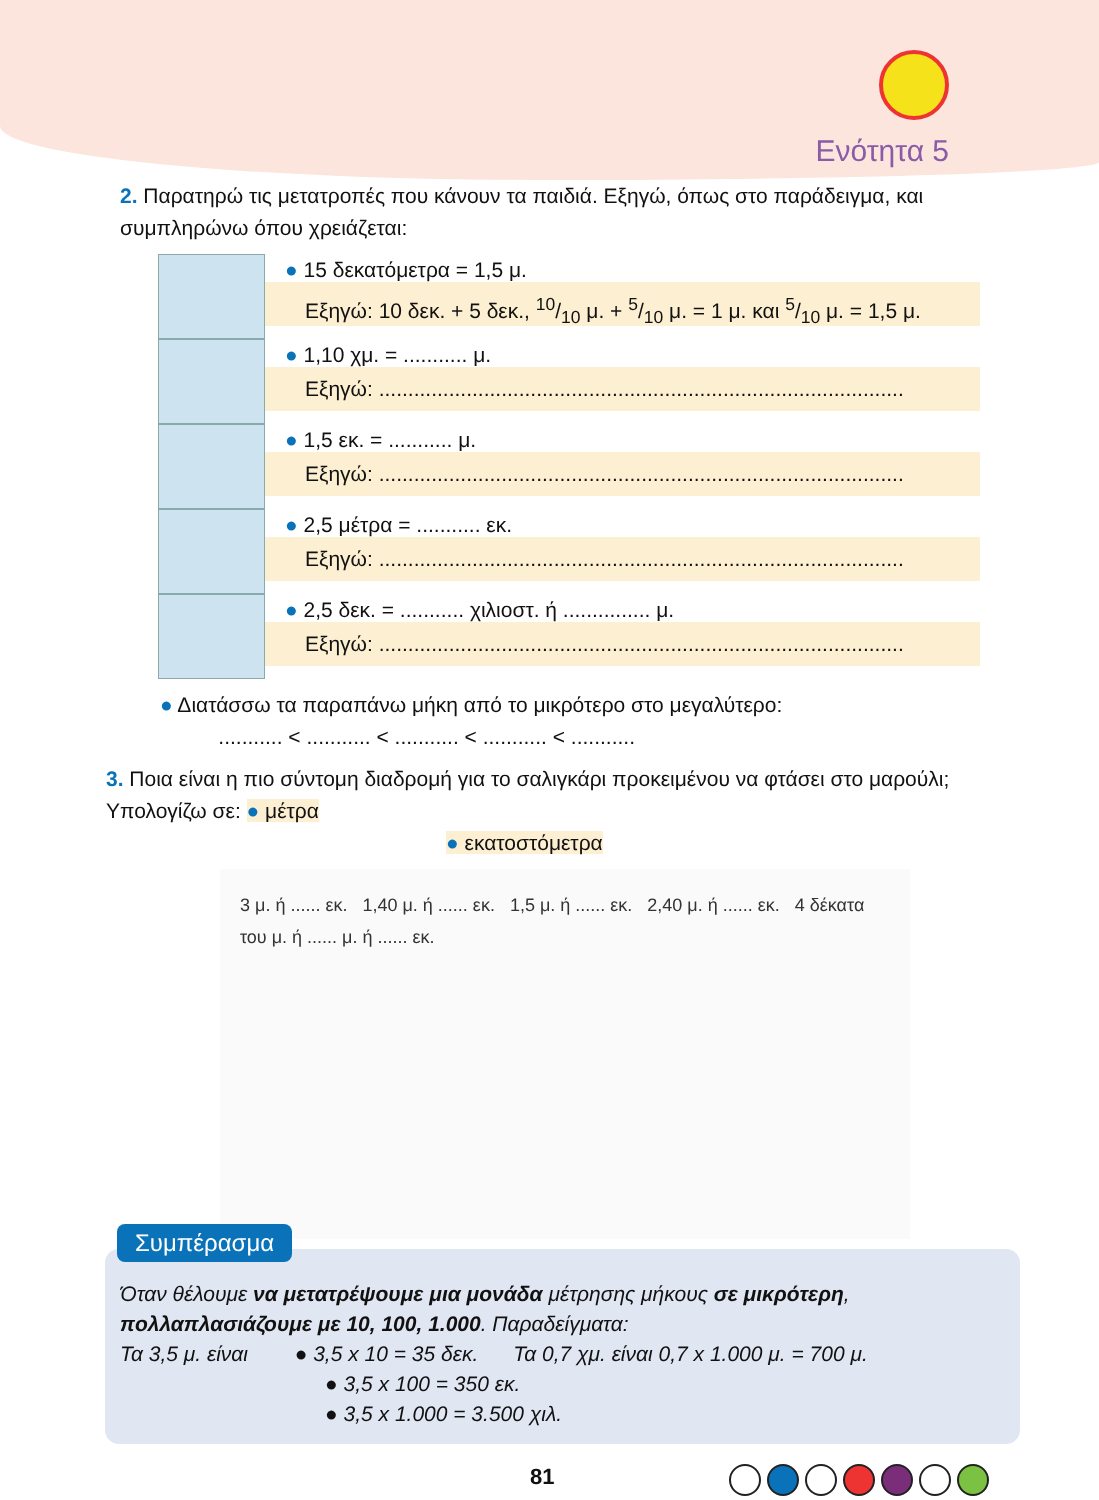Ενότητα 5
2. Παρατηρώ τις μετατροπές που κάνουν τα παιδιά. Εξηγώ, όπως στο παράδειγμα, και συμπληρώνω όπου χρειάζεται:
● 15 δεκατόμετρα = 1,5 μ.
Εξηγώ: 10 δεκ. + 5 δεκ., 10/10 μ. + 5/10 μ. = 1 μ. και 5/10 μ. = 1,5 μ.
● 1,10 χμ. = ........... μ.
Εξηγώ: ..........................................................................................
● 1,5 εκ. = ........... μ.
Εξηγώ: ..........................................................................................
● 2,5 μέτρα = ........... εκ.
Εξηγώ: ..........................................................................................
● 2,5 δεκ. = ........... χιλιοστ. ή ............... μ.
Εξηγώ: ..........................................................................................
● Διατάσσω τα παραπάνω μήκη από το μικρότερο στο μεγαλύτερο:
........... < ........... < ........... < ........... < ...........
3. Ποια είναι η πιο σύντομη διαδρομή για το σαλιγκάρι προκειμένου να φτάσει στο μαρούλι; Υπολογίζω σε: ● μέτρα
● εκατοστόμετρα
3 μ. ή ...... εκ. 1,40 μ. ή ...... εκ. 1,5 μ. ή ...... εκ. 2,40 μ. ή ...... εκ. 4 δέκατα του μ. ή ...... μ. ή ...... εκ.
Συμπέρασμα
Όταν θέλουμε να μετατρέψουμε μια μονάδα μέτρησης μήκους σε μικρότερη, πολλαπλασιάζουμε με 10, 100, 1.000. Παραδείγματα:
Τα 3,5 μ. είναι ● 3,5 x 10 = 35 δεκ. Τα 0,7 χμ. είναι 0,7 x 1.000 μ. = 700 μ.
● 3,5 x 100 = 350 εκ.
● 3,5 x 1.000 = 3.500 χιλ.
81